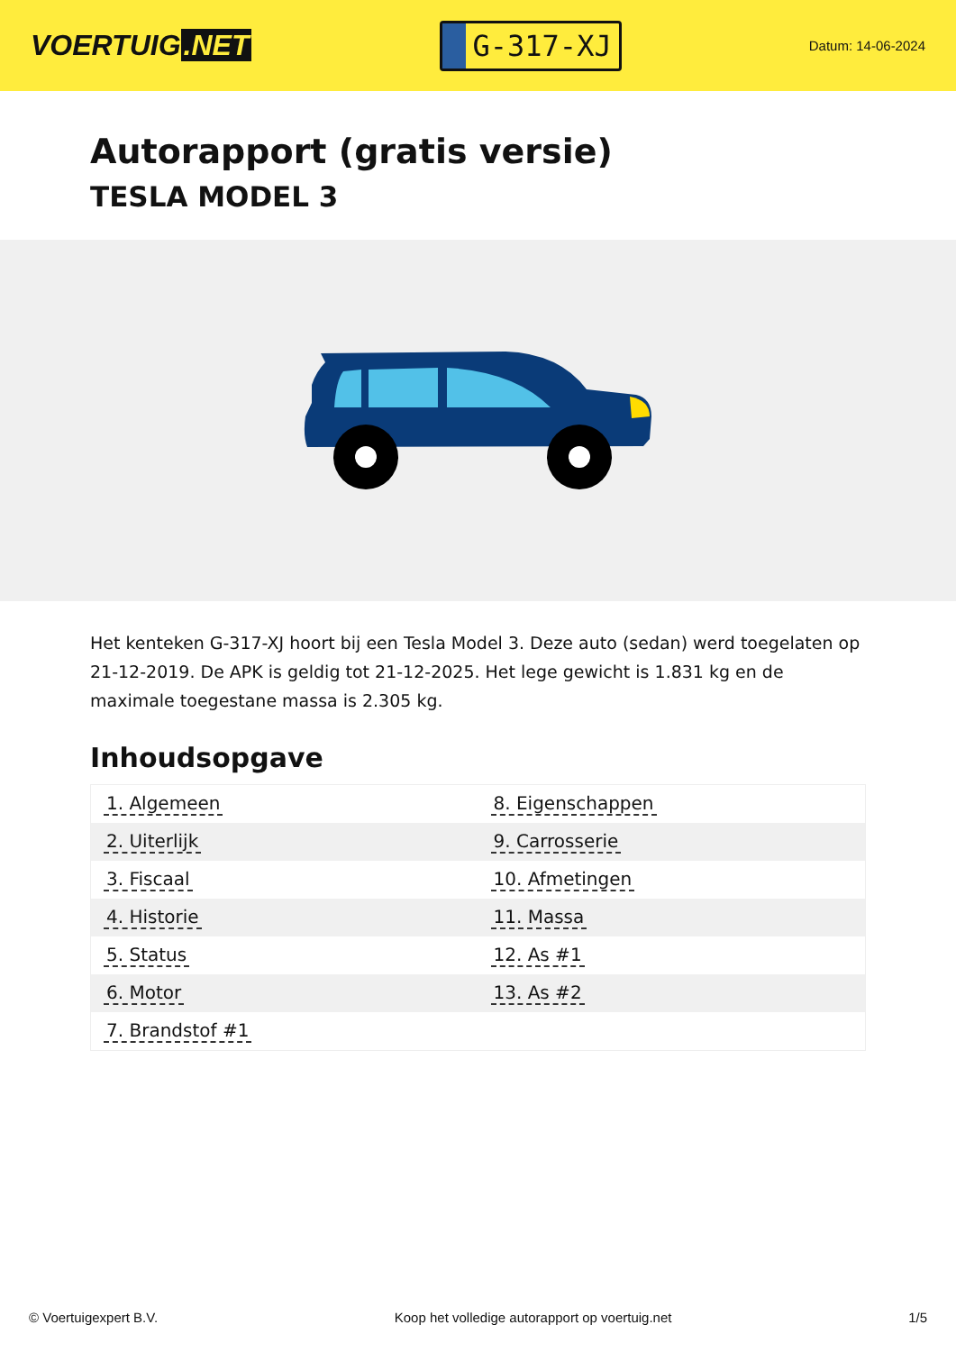VOERTUIG.NET
G-317-XJ
Datum: 14-06-2024
Autorapport (gratis versie)
TESLA MODEL 3
Het kenteken G-317-XJ hoort bij een Tesla Model 3. Deze auto (sedan) werd toegelaten op 21-12-2019. De APK is geldig tot 21-12-2025. Het lege gewicht is 1.831 kg en de maximale toegestane massa is 2.305 kg.
Inhoudsopgave
| 1. Algemeen | 8. Eigenschappen |
| 2. Uiterlijk | 9. Carrosserie |
| 3. Fiscaal | 10. Afmetingen |
| 4. Historie | 11. Massa |
| 5. Status | 12. As #1 |
| 6. Motor | 13. As #2 |
| 7. Brandstof #1 | |
© Voertuigexpert B.V. Koop het volledige autorapport op voertuig.net 1/5